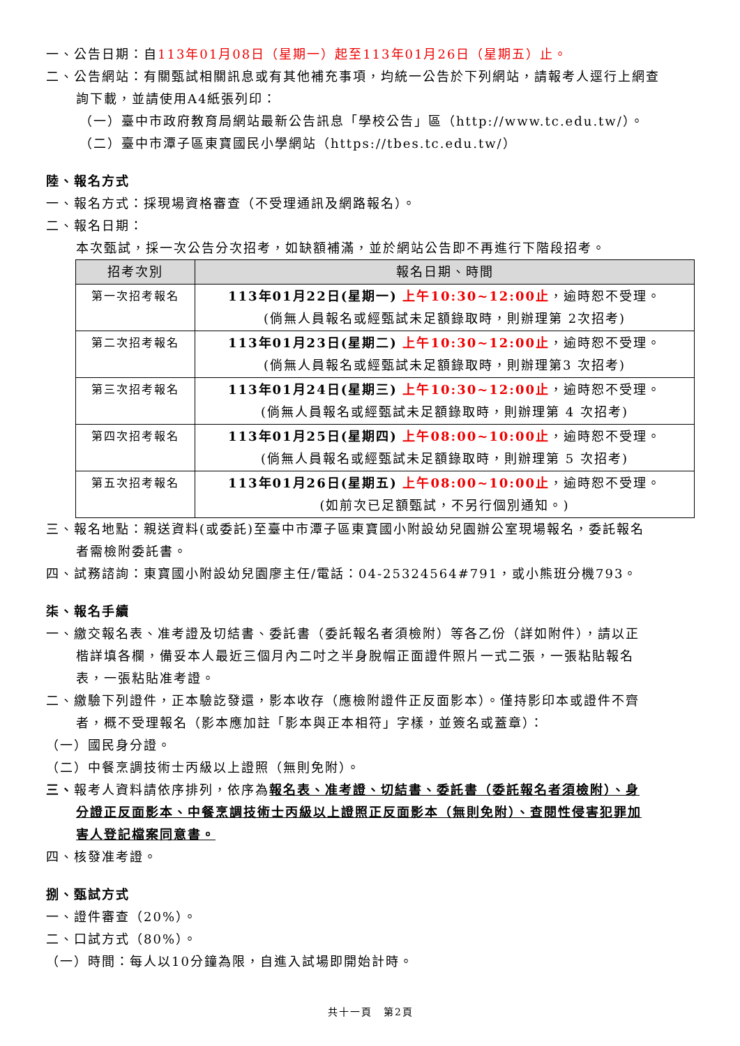一、公告日期：自113年01月08日（星期一）起至113年01月26日（星期五）止。
二、公告網站：有關甄試相關訊息或有其他補充事項，均統一公告於下列網站，請報考人逕行上網查
詢下載，並請使用A4紙張列印：
（一）臺中市政府教育局網站最新公告訊息「學校公告」區（http://www.tc.edu.tw/）。
（二）臺中市潭子區東寶國民小學網站（https://tbes.tc.edu.tw/）
陸、報名方式
一、報名方式：採現場資格審查（不受理通訊及網路報名）。
二、報名日期：
本次甄試，採一次公告分次招考，如缺額補滿，並於網站公告即不再進行下階段招考。
| 招考次別 | 報名日期、時間 |
| --- | --- |
| 第一次招考報名 | 113年01月22日(星期一) 上午10:30~12:00止 ，逾時恕不受理。 (倘無人員報名或經甄試未足額錄取時，則辦理第 2次招考) |
| 第二次招考報名 | 113年01月23日(星期二) 上午10:30~12:00止 ，逾時恕不受理。 (倘無人員報名或經甄試未足額錄取時，則辦理第3 次招考) |
| 第三次招考報名 | 113年01月24日(星期三) 上午10:30~12:00止 ，逾時恕不受理。 (倘無人員報名或經甄試未足額錄取時，則辦理第 4 次招考) |
| 第四次招考報名 | 113年01月25日(星期四) 上午08:00~10:00止 ，逾時恕不受理。 (倘無人員報名或經甄試未足額錄取時，則辦理第 5 次招考) |
| 第五次招考報名 | 113年01月26日(星期五) 上午08:00~10:00止 ，逾時恕不受理。 (如前次已足額甄試，不另行個別通知。) |
三、報名地點：親送資料(或委託)至臺中市潭子區東寶國小附設幼兒園辦公室現場報名，委託報名
者需檢附委託書。
四、試務諮詢：東寶國小附設幼兒園廖主任/電話：04-25324564#791，或小熊班分機793。
柒、報名手續
一、繳交報名表、准考證及切結書、委託書（委託報名者須檢附）等各乙份（詳如附件），請以正
楷詳填各欄，備妥本人最近三個月內二吋之半身脫帽正面證件照片一式二張，一張粘貼報名
表，一張粘貼准考證。
二、繳驗下列證件，正本驗訖發還，影本收存（應檢附證件正反面影本）。僅持影印本或證件不齊
者，概不受理報名（影本應加註「影本與正本相符」字樣，並簽名或蓋章）：
（一）國民身分證。
（二）中餐烹調技術士丙級以上證照（無則免附）。
三、報考人資料請依序排列，依序為報名表、准考證、切結書、委託書（委託報名者須檢附）、身
分證正反面影本、中餐烹調技術士丙級以上證照正反面影本（無則免附）、查閱性侵害犯罪加
害人登記檔案同意書。
四、核發准考證。
捌、甄試方式
一、證件審查（20%）。
二、口試方式（80%）。
（一）時間：每人以10分鐘為限，自進入試場即開始計時。
共十一頁　第2頁